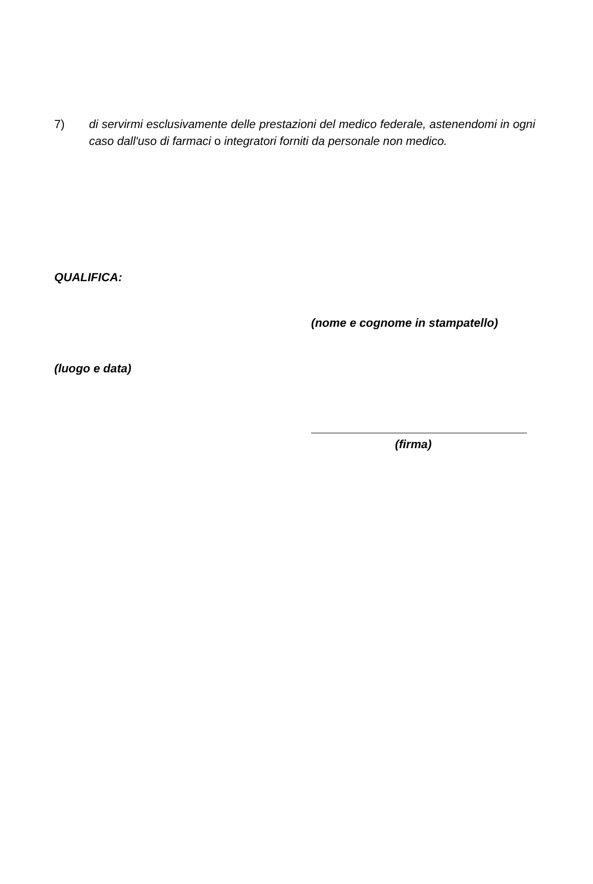7) di servirmi esclusivamente delle prestazioni del medico federale, astenendomi in ogni caso dall'uso di farmaci o integratori forniti da personale non medico.
QUALIFICA:
(nome e cognome in stampatello)
(luogo e data)
(firma)